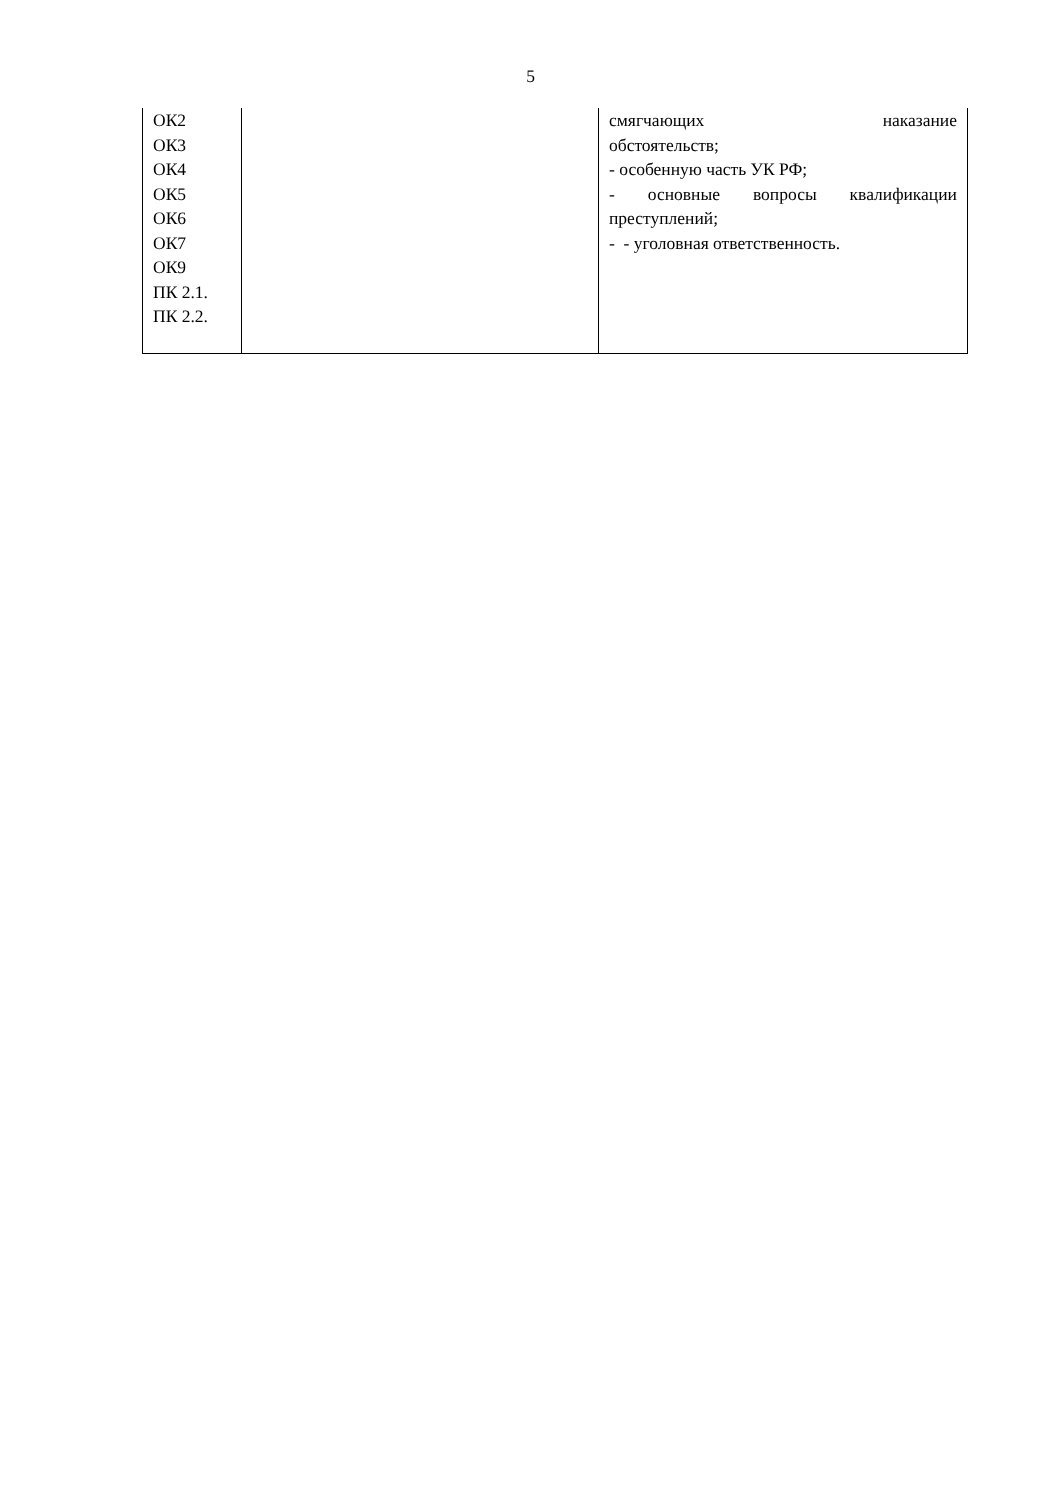5
| ОК2 ОК3 ОК4 ОК5 ОК6 ОК7 ОК9 ПК 2.1. ПК 2.2. | | смягчающих наказание обстоятельств; - особенную часть УК РФ; - основные вопросы квалификации преступлений; - - уголовная ответственность. |